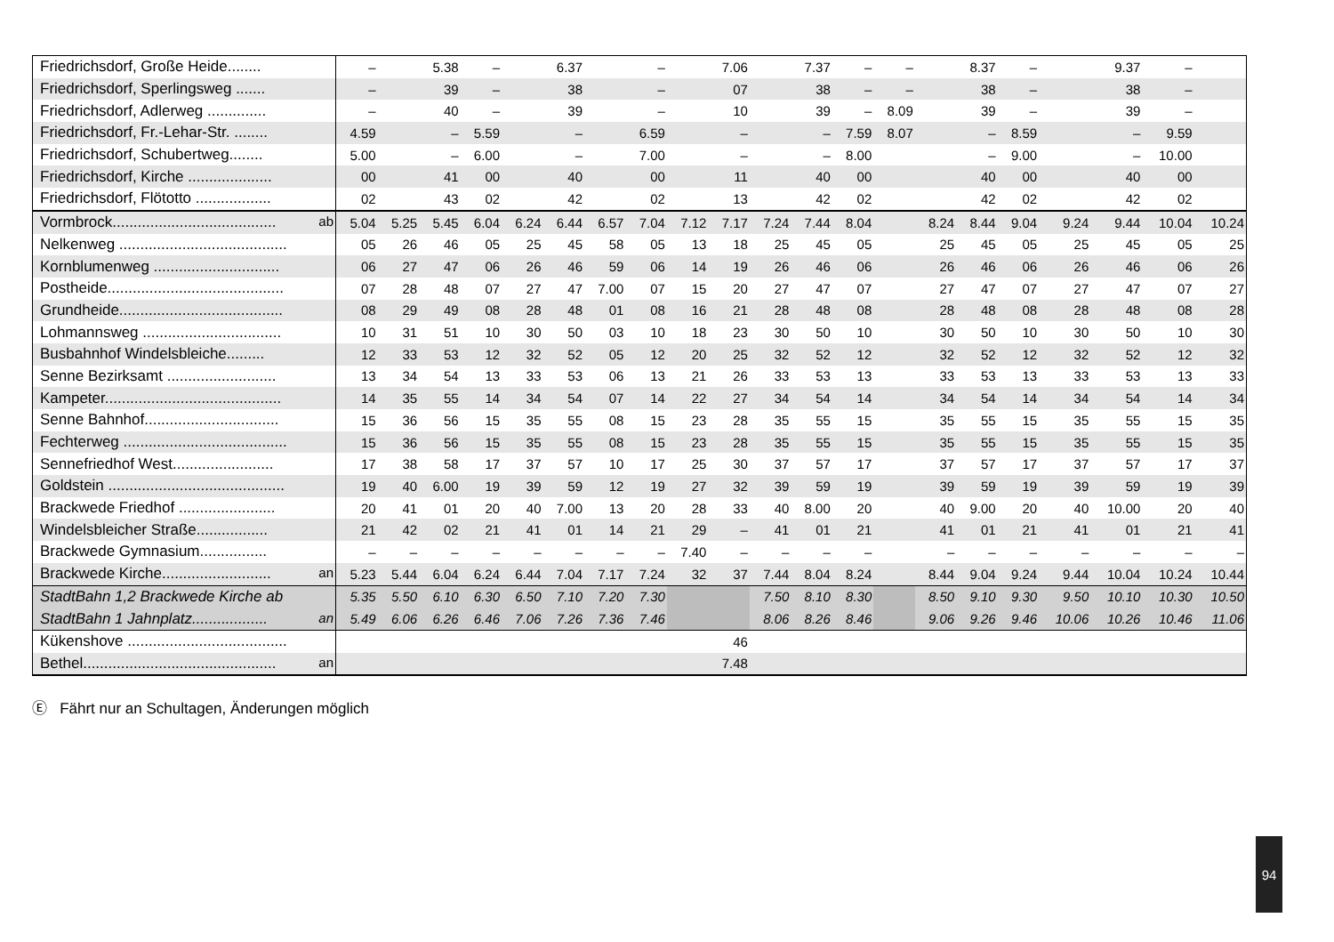| Friedrichsdorf, Große Heide........ | – | | 5.38 | – | | 6.37 | | – | | 7.06 | | 7.37 | – | – | | 8.37 | – | | 9.37 | – | |
| Friedrichsdorf, Sperlingsweg ....... | – | | 39 | – | | 38 | | – | | 07 | | 38 | – | – | | 38 | – | | 38 | – | |
| Friedrichsdorf, Adlerweg .............. | – | | 40 | – | | 39 | | – | | 10 | | 39 | – | 8.09 | | 39 | – | | 39 | – | |
| Friedrichsdorf, Fr.-Lehar-Str. ........ | 4.59 | | – | 5.59 | | – | | 6.59 | | – | | – | 7.59 | 8.07 | | – | 8.59 | | – | 9.59 | |
| Friedrichsdorf, Schubertweg........ | 5.00 | | – | 6.00 | | – | | 7.00 | | – | | – | 8.00 | | | – | 9.00 | | – | 10.00 | |
| Friedrichsdorf, Kirche .................... | 00 | | 41 | 00 | | 40 | | 00 | | 11 | | 40 | 00 | | | 40 | 00 | | 40 | 00 | |
| Friedrichsdorf, Flötotto .................. | 02 | | 43 | 02 | | 42 | | 02 | | 13 | | 42 | 02 | | | 42 | 02 | | 42 | 02 | |
| Vormbrock....................................... ab | 5.04 | 5.25 | 5.45 | 6.04 | 6.24 | 6.44 | 6.57 | 7.04 | 7.12 | 7.17 | 7.24 | 7.44 | 8.04 | | 8.24 | 8.44 | 9.04 | 9.24 | 9.44 | 10.04 | 10.24 |
| Nelkenweg ........................................ | 05 | 26 | 46 | 05 | 25 | 45 | 58 | 05 | 13 | 18 | 25 | 45 | 05 | | 25 | 45 | 05 | 25 | 45 | 05 | 25 |
| Kornblumenweg .............................. | 06 | 27 | 47 | 06 | 26 | 46 | 59 | 06 | 14 | 19 | 26 | 46 | 06 | | 26 | 46 | 06 | 26 | 46 | 06 | 26 |
| Postheide.......................................... | 07 | 28 | 48 | 07 | 27 | 47 | 7.00 | 07 | 15 | 20 | 27 | 47 | 07 | | 27 | 47 | 07 | 27 | 47 | 07 | 27 |
| Grundheide....................................... | 08 | 29 | 49 | 08 | 28 | 48 | 01 | 08 | 16 | 21 | 28 | 48 | 08 | | 28 | 48 | 08 | 28 | 48 | 08 | 28 |
| Lohmannsweg ................................. | 10 | 31 | 51 | 10 | 30 | 50 | 03 | 10 | 18 | 23 | 30 | 50 | 10 | | 30 | 50 | 10 | 30 | 50 | 10 | 30 |
| Busbahnhof Windelsbleiche......... | 12 | 33 | 53 | 12 | 32 | 52 | 05 | 12 | 20 | 25 | 32 | 52 | 12 | | 32 | 52 | 12 | 32 | 52 | 12 | 32 |
| Senne Bezirksamt .......................... | 13 | 34 | 54 | 13 | 33 | 53 | 06 | 13 | 21 | 26 | 33 | 53 | 13 | | 33 | 53 | 13 | 33 | 53 | 13 | 33 |
| Kampeter.......................................... | 14 | 35 | 55 | 14 | 34 | 54 | 07 | 14 | 22 | 27 | 34 | 54 | 14 | | 34 | 54 | 14 | 34 | 54 | 14 | 34 |
| Senne Bahnhof................................ | 15 | 36 | 56 | 15 | 35 | 55 | 08 | 15 | 23 | 28 | 35 | 55 | 15 | | 35 | 55 | 15 | 35 | 55 | 15 | 35 |
| Fechterweg ....................................... | 15 | 36 | 56 | 15 | 35 | 55 | 08 | 15 | 23 | 28 | 35 | 55 | 15 | | 35 | 55 | 15 | 35 | 55 | 15 | 35 |
| Sennefriedhof West........................ | 17 | 38 | 58 | 17 | 37 | 57 | 10 | 17 | 25 | 30 | 37 | 57 | 17 | | 37 | 57 | 17 | 37 | 57 | 17 | 37 |
| Goldstein .......................................... | 19 | 40 | 6.00 | 19 | 39 | 59 | 12 | 19 | 27 | 32 | 39 | 59 | 19 | | 39 | 59 | 19 | 39 | 59 | 19 | 39 |
| Brackwede Friedhof ....................... | 20 | 41 | 01 | 20 | 40 | 7.00 | 13 | 20 | 28 | 33 | 40 | 8.00 | 20 | | 40 | 9.00 | 20 | 40 | 10.00 | 20 | 40 |
| Windelsbleicher Straße................. | 21 | 42 | 02 | 21 | 41 | 01 | 14 | 21 | 29 | – | 41 | 01 | 21 | | 41 | 01 | 21 | 41 | 01 | 21 | 41 |
| Brackwede Gymnasium................ | – | – | – | – | – | – | – | – | 7.40 | – | – | – | – | | – | – | – | – | – | – | – |
| Brackwede Kirche.......................... an | 5.23 | 5.44 | 6.04 | 6.24 | 6.44 | 7.04 | 7.17 | 7.24 | 32 | 37 | 7.44 | 8.04 | 8.24 | | 8.44 | 9.04 | 9.24 | 9.44 | 10.04 | 10.24 | 10.44 |
| StadtBahn 1,2 Brackwede Kirche ab | 5.35 | 5.50 | 6.10 | 6.30 | 6.50 | 7.10 | 7.20 | 7.30 | | | 7.50 | 8.10 | 8.30 | | 8.50 | 9.10 | 9.30 | 9.50 | 10.10 | 10.30 | 10.50 |
| StadtBahn 1 Jahnplatz.................. an | 5.49 | 6.06 | 6.26 | 6.46 | 7.06 | 7.26 | 7.36 | 7.46 | | | 8.06 | 8.26 | 8.46 | | 9.06 | 9.26 | 9.46 | 10.06 | 10.26 | 10.46 | 11.06 |
| Kükenshove ...................................... | | | | | | | | | | 46 | | | | | | | | | | | |
| Bethel.............................................. an | | | | | | | | | | 7.48 | | | | | | | | | | | |
Ⓔ Fährt nur an Schultagen, Änderungen möglich
94